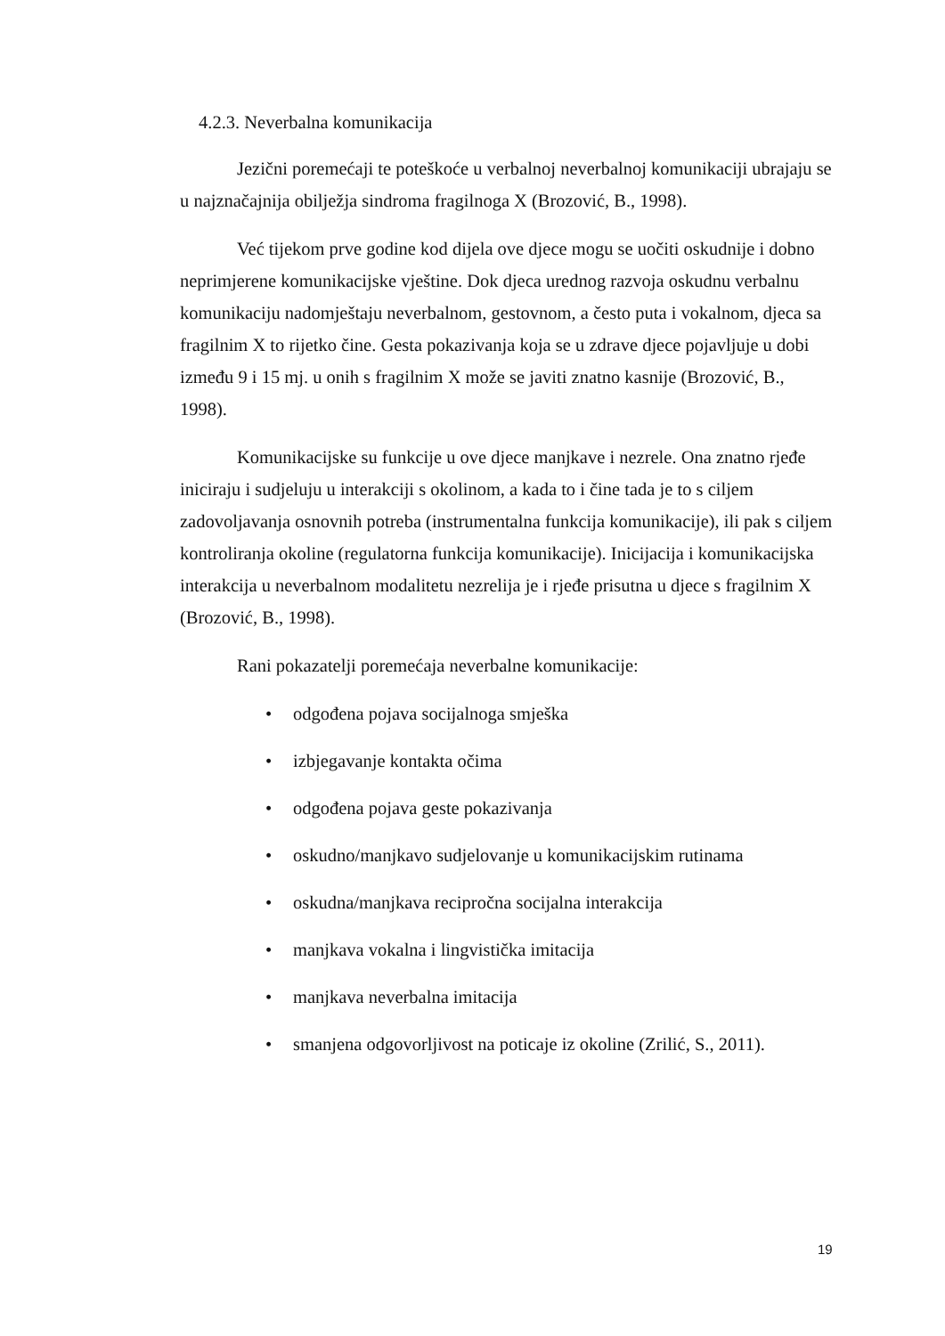4.2.3. Neverbalna komunikacija
Jezični poremećaji te poteškoće u verbalnoj neverbalnoj komunikaciji ubrajaju se u najznačajnija obilježja sindroma fragilnoga X (Brozović, B., 1998).
Već tijekom prve godine kod dijela ove djece mogu se uočiti oskudnije i dobno neprimjerene komunikacijske vještine. Dok djeca urednog razvoja oskudnu verbalnu komunikaciju nadomještaju neverbalnom, gestovnom, a često puta i vokalnom, djeca sa fragilnim X to rijetko čine. Gesta pokazivanja koja se u zdrave djece pojavljuje u dobi između 9 i 15 mj. u onih s fragilnim X može se javiti znatno kasnije (Brozović, B., 1998).
Komunikacijske su funkcije u ove djece manjkave i nezrele. Ona znatno rjeđe iniciraju i sudjeluju u interakciji s okolinom, a kada to i čine tada je to s ciljem zadovoljavanja osnovnih potreba (instrumentalna funkcija komunikacije), ili pak s ciljem kontroliranja okoline (regulatorna funkcija komunikacije). Inicijacija i komunikacijska interakcija u neverbalnom modalitetu nezrelija je i rjeđe prisutna u djece s fragilnim X (Brozović, B., 1998).
Rani pokazatelji poremećaja neverbalne komunikacije:
• odgođena pojava socijalnoga smješka
• izbjegavanje kontakta očima
• odgođena pojava geste pokazivanja
• oskudno/manjkavo sudjelovanje u komunikacijskim rutinama
• oskudna/manjkava recipročna socijalna interakcija
• manjkava vokalna i lingvistička imitacija
• manjkava neverbalna imitacija
• smanjena odgovorljivost na poticaje iz okoline (Zrilić, S., 2011).
19